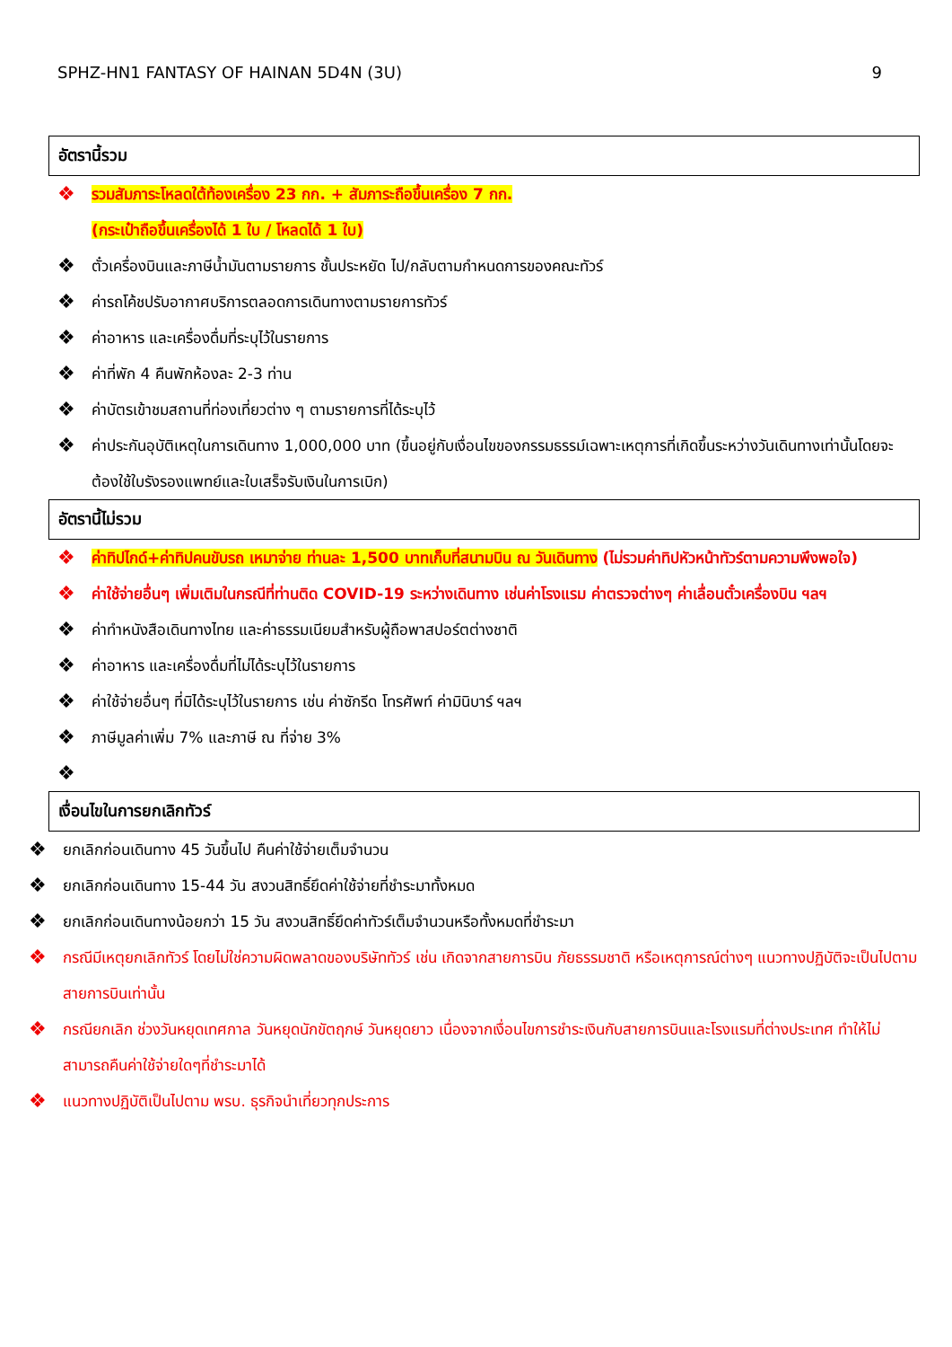SPHZ-HN1 FANTASY OF HAINAN 5D4N (3U) 9
อัตรานี้รวม
❖ รวมสัมภาระโหลดใต้ท้องเครื่อง 23 กก. + สัมภาระถือขึ้นเครื่อง 7 กก.
(กระเป๋าถือขึ้นเครื่องได้ 1 ใบ / โหลดได้ 1 ใบ)
❖ ตั๋วเครื่องบินและภาษีน้ำมันตามรายการ ชั้นประหยัด ไป/กลับตามกำหนดการของคณะทัวร์
❖ ค่ารถโค้ชปรับอากาศบริการตลอดการเดินทางตามรายการทัวร์
❖ ค่าอาหาร และเครื่องดื่มที่ระบุไว้ในรายการ
❖ ค่าที่พัก 4 คืนพักห้องละ 2-3 ท่าน
❖ ค่าบัตรเข้าชมสถานที่ท่องเที่ยวต่าง ๆ ตามรายการที่ได้ระบุไว้
❖ ค่าประกันอุบัติเหตุในการเดินทาง 1,000,000 บาท (ขึ้นอยู่กับเงื่อนไขของกรรมธรรม์เฉพาะเหตุการที่เกิดขึ้นระหว่างวันเดินทางเท่านั้นโดยจะต้องใช้ใบรังรองแพทย์และใบเสร็จรับเงินในการเบิก)
อัตรานี้ไม่รวม
❖ ค่าทิปไกด์+ค่าทิปคนขับรถ เหมาจ่าย ท่านละ 1,500 บาทเก็บที่สนามบิน ณ วันเดินทาง (ไม่รวมค่าทิปหัวหน้าทัวร์ตามความพึงพอใจ)
❖ ค่าใช้จ่ายอื่นๆ เพิ่มเติมในกรณีที่ท่านติด COVID-19 ระหว่างเดินทาง เช่นค่าโรงแรม ค่าตรวจต่างๆ ค่าเลื่อนตั๋วเครื่องบิน ฯลฯ
❖ ค่าทำหนังสือเดินทางไทย และค่าธรรมเนียมสำหรับผู้ถือพาสปอร์ตต่างชาติ
❖ ค่าอาหาร และเครื่องดื่มที่ไม่ได้ระบุไว้ในรายการ
❖ ค่าใช้จ่ายอื่นๆ ที่มิได้ระบุไว้ในรายการ เช่น ค่าซักรีด โทรศัพท์ ค่ามินิบาร์ ฯลฯ
❖ ภาษีมูลค่าเพิ่ม 7% และภาษี ณ ที่จ่าย 3%
❖
เงื่อนไขในการยกเลิกทัวร์
❖ ยกเลิกก่อนเดินทาง 45 วันขึ้นไป คืนค่าใช้จ่ายเต็มจำนวน
❖ ยกเลิกก่อนเดินทาง 15-44 วัน สงวนสิทธิ์ยึดค่าใช้จ่ายที่ชำระมาทั้งหมด
❖ ยกเลิกก่อนเดินทางน้อยกว่า 15 วัน สงวนสิทธิ์ยึดค่าทัวร์เต็มจำนวนหรือทั้งหมดที่ชำระมา
❖ กรณีมีเหตุยกเลิกทัวร์ โดยไม่ใช่ความผิดพลาดของบริษัททัวร์ เช่น เกิดจากสายการบิน ภัยธรรมชาติ หรือเหตุการณ์ต่างๆ แนวทางปฏิบัติจะเป็นไปตามสายการบินเท่านั้น
❖ กรณียกเลิก ช่วงวันหยุดเทศกาล วันหยุดนักขัตฤกษ์ วันหยุดยาว เนื่องจากเงื่อนไขการชำระเงินกับสายการบินและโรงแรมที่ต่างประเทศ ทำให้ไม่สามารถคืนค่าใช้จ่ายใดๆที่ชำระมาได้
❖ แนวทางปฏิบัติเป็นไปตาม พรบ. ธุรกิจนำเที่ยวทุกประการ